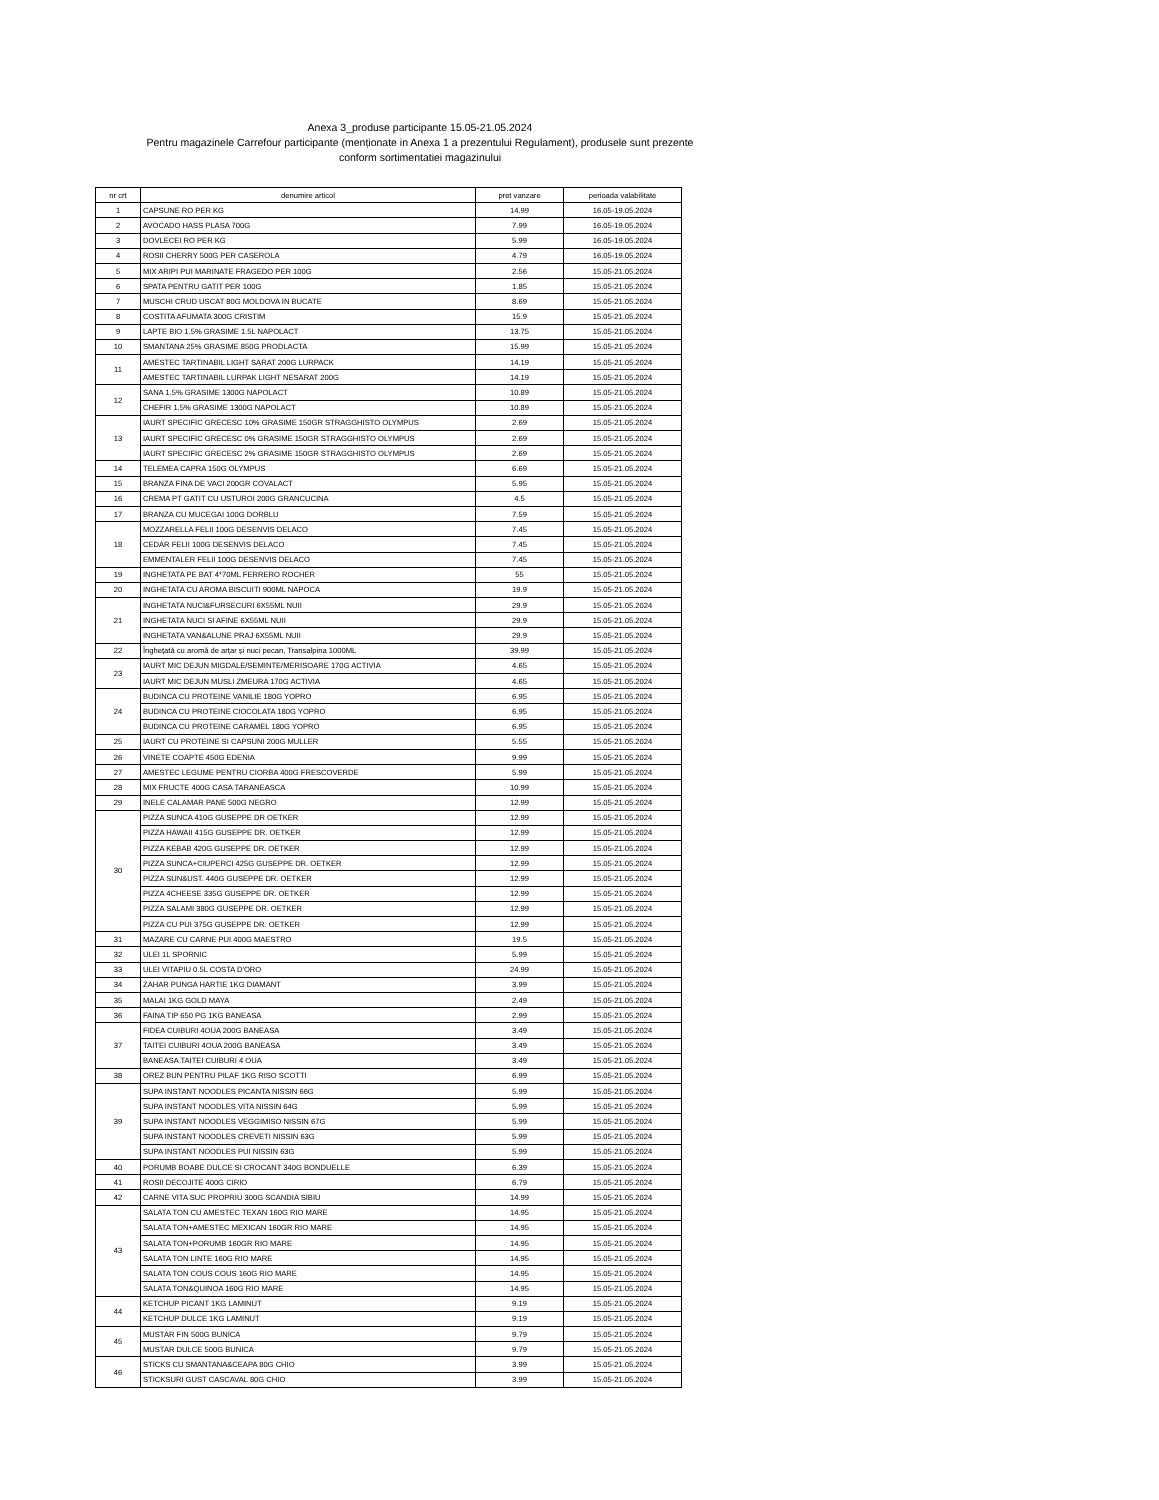Anexa 3_produse participante 15.05-21.05.2024
Pentru magazinele Carrefour participante (menționate in Anexa 1 a prezentului Regulament), produsele sunt prezente
conform sortimentatiei magazinului
| nr crt | denumire articol | pret vanzare | perioada valabilitate |
| --- | --- | --- | --- |
| 1 | CAPSUNE RO PER KG | 14.99 | 16.05-19.05.2024 |
| 2 | AVOCADO HASS PLASA 700G | 7.99 | 16.05-19.05.2024 |
| 3 | DOVLECEI RO PER KG | 5.99 | 16.05-19.05.2024 |
| 4 | ROSII CHERRY 500G PER CASEROLA | 4.79 | 16.05-19.05.2024 |
| 5 | MIX ARIPI PUI MARINATE FRAGEDO PER 100G | 2.56 | 15.05-21.05.2024 |
| 6 | SPATA PENTRU GATIT PER 100G | 1.85 | 15.05-21.05.2024 |
| 7 | MUSCHI CRUD USCAT 80G MOLDOVA IN BUCATE | 8.69 | 15.05-21.05.2024 |
| 8 | COSTITA AFUMATA 300G CRISTIM | 15.9 | 15.05-21.05.2024 |
| 9 | LAPTE BIO 1.5% GRASIME 1.5L NAPOLACT | 13.75 | 15.05-21.05.2024 |
| 10 | SMANTANA 25% GRASIME 850G PRODLACTA | 15.99 | 15.05-21.05.2024 |
| 11 | AMESTEC TARTINABIL LIGHT SARAT 200G LURPACK | 14.19 | 15.05-21.05.2024 |
| | AMESTEC TARTINABIL LURPAK LIGHT NESARAT 200G | 14.19 | 15.05-21.05.2024 |
| 12 | SANA 1.5% GRASIME 1300G NAPOLACT | 10.89 | 15.05-21.05.2024 |
| | CHEFIR 1.5% GRASIME 1300G NAPOLACT | 10.89 | 15.05-21.05.2024 |
| 13 | IAURT SPECIFIC GRECESC 10% GRASIME 150GR STRAGGHISTO OLYMPUS | 2.69 | 15.05-21.05.2024 |
| | IAURT SPECIFIC GRECESC 0% GRASIME 150GR STRAGGHISTO OLYMPUS | 2.69 | 15.05-21.05.2024 |
| | IAURT SPECIFIC GRECESC 2% GRASIME 150GR STRAGGHISTO OLYMPUS | 2.69 | 15.05-21.05.2024 |
| 14 | TELEMEA CAPRA 150G OLYMPUS | 6.69 | 15.05-21.05.2024 |
| 15 | BRANZA FINA DE VACI 200GR COVALACT | 5.95 | 15.05-21.05.2024 |
| 16 | CREMA PT GATIT CU USTUROI 200G GRANCUCINA | 4.5 | 15.05-21.05.2024 |
| 17 | BRANZA CU MUCEGAI 100G DORBLU | 7.59 | 15.05-21.05.2024 |
| 18 | MOZZARELLA FELII 100G DESENVIS DELACO | 7.45 | 15.05-21.05.2024 |
| | CEDAR FELII 100G DESENVIS DELACO | 7.45 | 15.05-21.05.2024 |
| | EMMENTALER FELII 100G DESENVIS DELACO | 7.45 | 15.05-21.05.2024 |
| 19 | INGHETATA PE BAT 4*70ML FERRERO ROCHER | 55 | 15.05-21.05.2024 |
| 20 | INGHETATA CU AROMA BISCUITI 900ML NAPOCA | 19.9 | 15.05-21.05.2024 |
| 21 | INGHETATA NUCI&FURSECURI 6X55ML NUII | 29.9 | 15.05-21.05.2024 |
| | INGHETATA NUCI SI AFINE 6X55ML NUII | 29.9 | 15.05-21.05.2024 |
| | INGHETATA VAN&ALUNE PRAJ 6X55ML NUII | 29.9 | 15.05-21.05.2024 |
| 22 | Înghețată cu aromă de arțar și nuci pecan, Transalpina 1000ML | 39.99 | 15.05-21.05.2024 |
| 23 | IAURT MIC DEJUN MIGDALE/SEMINTE/MERISOARE 170G ACTIVIA | 4.65 | 15.05-21.05.2024 |
| | IAURT MIC DEJUN MUSLI ZMEURA 170G ACTIVIA | 4.65 | 15.05-21.05.2024 |
| 24 | BUDINCA CU PROTEINE VANILIE 180G YOPRO | 6.95 | 15.05-21.05.2024 |
| | BUDINCA CU PROTEINE CIOCOLATA 180G YOPRO | 6.95 | 15.05-21.05.2024 |
| | BUDINCA CU PROTEINE CARAMEL 180G YOPRO | 6.95 | 15.05-21.05.2024 |
| 25 | IAURT CU PROTEINE SI CAPSUNI 200G MULLER | 5.55 | 15.05-21.05.2024 |
| 26 | VINETE COAPTE 450G EDENIA | 9.99 | 15.05-21.05.2024 |
| 27 | AMESTEC LEGUME PENTRU CIORBA 400G FRESCOVERDE | 5.99 | 15.05-21.05.2024 |
| 28 | MIX FRUCTE 400G CASA TARANEASCA | 10.99 | 15.05-21.05.2024 |
| 29 | INELE CALAMAR PANE 500G NEGRO | 12.99 | 15.05-21.05.2024 |
| 30 | PIZZA SUNCA 410G GUSEPPE DR OETKER | 12.99 | 15.05-21.05.2024 |
| | PIZZA HAWAII 415G GUSEPPE DR. OETKER | 12.99 | 15.05-21.05.2024 |
| | PIZZA KEBAB 420G GUSEPPE DR. OETKER | 12.99 | 15.05-21.05.2024 |
| | PIZZA SUNCA+CIUPERCI 425G GUSEPPE DR. OETKER | 12.99 | 15.05-21.05.2024 |
| | PIZZA SUN&UST. 440G GUSEPPE DR. OETKER | 12.99 | 15.05-21.05.2024 |
| | PIZZA 4CHEESE 335G GUSEPPE DR. OETKER | 12.99 | 15.05-21.05.2024 |
| | PIZZA SALAMI 380G GUSEPPE DR. OETKER | 12.99 | 15.05-21.05.2024 |
| | PIZZA CU PUI 375G GUSEPPE DR. OETKER | 12.99 | 15.05-21.05.2024 |
| 31 | MAZARE CU CARNE PUI 400G MAESTRO | 19.5 | 15.05-21.05.2024 |
| 32 | ULEI 1L SPORNIC | 5.99 | 15.05-21.05.2024 |
| 33 | ULEI VITAPIU 0.5L COSTA D'ORO | 24.99 | 15.05-21.05.2024 |
| 34 | ZAHAR PUNGA HARTIE 1KG DIAMANT | 3.99 | 15.05-21.05.2024 |
| 35 | MALAI 1KG GOLD MAYA | 2.49 | 15.05-21.05.2024 |
| 36 | FAINA TIP 650 PG 1KG BANEASA | 2.99 | 15.05-21.05.2024 |
| 37 | FIDEA CUIBURI 4OUA 200G BANEASA | 3.49 | 15.05-21.05.2024 |
| | TAITEI CUIBURI 4OUA 200G BANEASA | 3.49 | 15.05-21.05.2024 |
| | BANEASA TAITEI CUIBURI 4 OUA | 3.49 | 15.05-21.05.2024 |
| 38 | OREZ BUN PENTRU PILAF 1KG RISO SCOTTI | 6.99 | 15.05-21.05.2024 |
| 39 | SUPA INSTANT NOODLES PICANTA NISSIN 66G | 5.99 | 15.05-21.05.2024 |
| | SUPA INSTANT NOODLES VITA NISSIN 64G | 5.99 | 15.05-21.05.2024 |
| | SUPA INSTANT NOODLES VEGGIMISO NISSIN 67G | 5.99 | 15.05-21.05.2024 |
| | SUPA INSTANT NOODLES CREVETI NISSIN 63G | 5.99 | 15.05-21.05.2024 |
| | SUPA INSTANT NOODLES PUI NISSIN 63G | 5.99 | 15.05-21.05.2024 |
| 40 | PORUMB BOABE DULCE SI CROCANT 340G BONDUELLE | 6.39 | 15.05-21.05.2024 |
| 41 | ROSII DECOJITE 400G CIRIO | 6.79 | 15.05-21.05.2024 |
| 42 | CARNE VITA SUC PROPRIU 300G SCANDIA SIBIU | 14.99 | 15.05-21.05.2024 |
| 43 | SALATA TON CU AMESTEC TEXAN 160G RIO MARE | 14.95 | 15.05-21.05.2024 |
| | SALATA TON+AMESTEC MEXICAN 160GR RIO MARE | 14.95 | 15.05-21.05.2024 |
| | SALATA TON+PORUMB 160GR RIO MARE | 14.95 | 15.05-21.05.2024 |
| | SALATA TON LINTE 160G RIO MARE | 14.95 | 15.05-21.05.2024 |
| | SALATA TON COUS COUS 160G RIO MARE | 14.95 | 15.05-21.05.2024 |
| | SALATA TON&QUINOA 160G RIO MARE | 14.95 | 15.05-21.05.2024 |
| 44 | KETCHUP PICANT 1KG LAMINUT | 9.19 | 15.05-21.05.2024 |
| | KETCHUP DULCE 1KG LAMINUT | 9.19 | 15.05-21.05.2024 |
| 45 | MUSTAR FIN 500G BUNICA | 9.79 | 15.05-21.05.2024 |
| | MUSTAR DULCE 500G BUNICA | 9.79 | 15.05-21.05.2024 |
| 46 | STICKS CU SMANTANA&CEAPA 80G CHIO | 3.99 | 15.05-21.05.2024 |
| | STICKSURI GUST CASCAVAL 80G CHIO | 3.99 | 15.05-21.05.2024 |